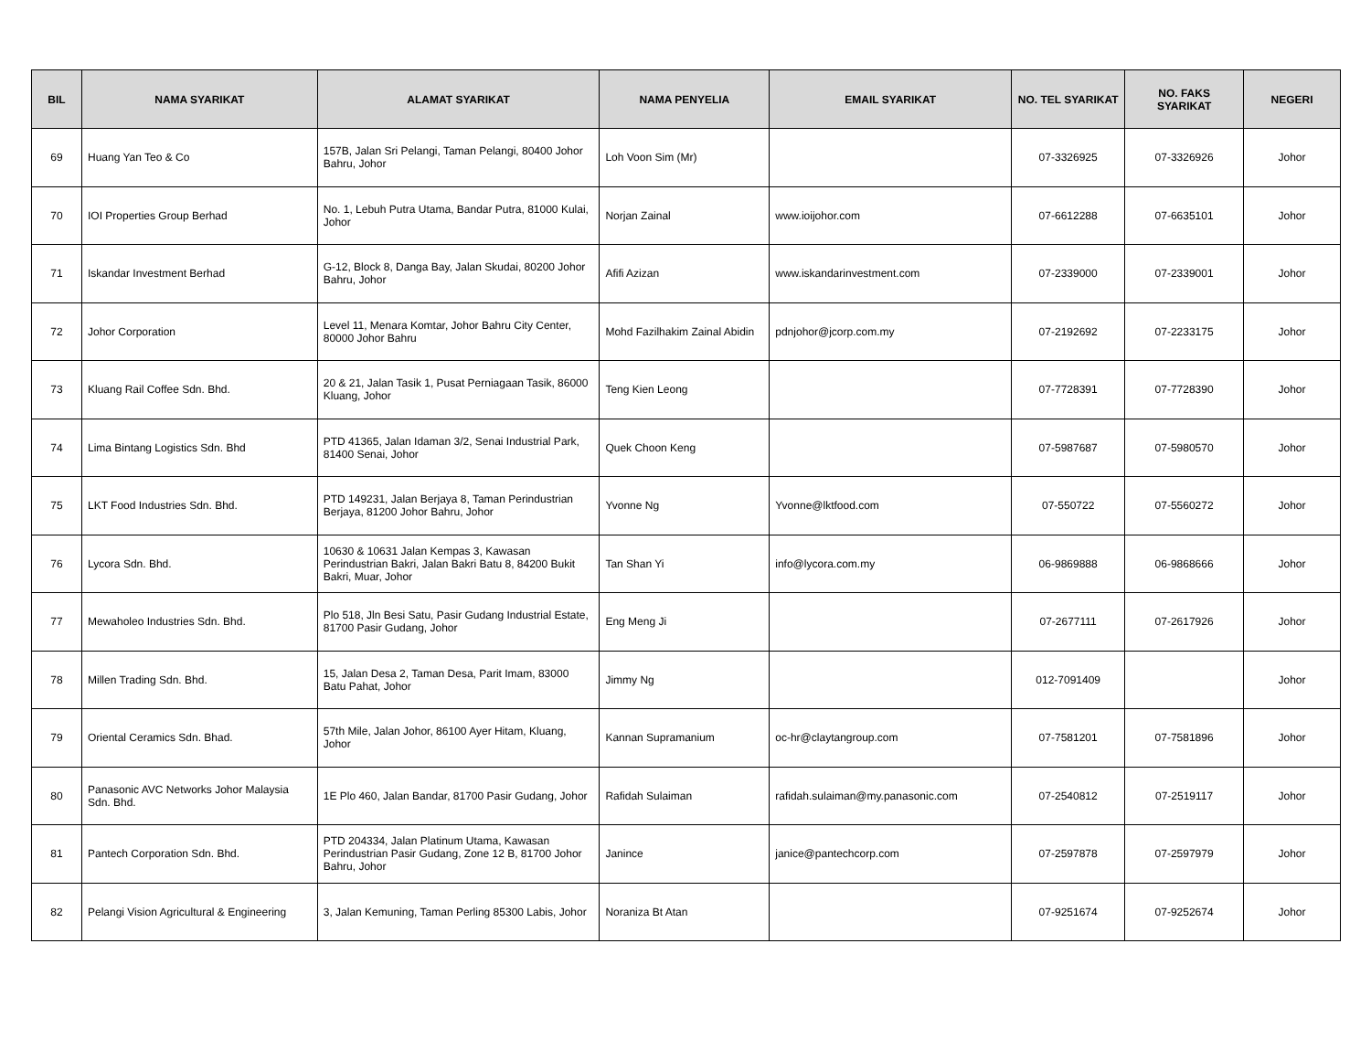| BIL | NAMA SYARIKAT | ALAMAT SYARIKAT | NAMA PENYELIA | EMAIL SYARIKAT | NO. TEL SYARIKAT | NO. FAKS SYARIKAT | NEGERI |
| --- | --- | --- | --- | --- | --- | --- | --- |
| 69 | Huang Yan Teo & Co | 157B, Jalan Sri Pelangi, Taman Pelangi, 80400 Johor Bahru, Johor | Loh Voon Sim (Mr) | | 07-3326925 | 07-3326926 | Johor |
| 70 | IOI Properties Group Berhad | No. 1, Lebuh Putra Utama, Bandar Putra, 81000 Kulai, Johor | Norjan Zainal | www.ioijohor.com | 07-6612288 | 07-6635101 | Johor |
| 71 | Iskandar Investment Berhad | G-12, Block 8, Danga Bay, Jalan Skudai, 80200 Johor Bahru, Johor | Afifi Azizan | www.iskandarinvestment.com | 07-2339000 | 07-2339001 | Johor |
| 72 | Johor Corporation | Level 11, Menara Komtar, Johor Bahru City Center, 80000 Johor Bahru | Mohd Fazilhakim Zainal Abidin | pdnjohor@jcorp.com.my | 07-2192692 | 07-2233175 | Johor |
| 73 | Kluang Rail Coffee Sdn. Bhd. | 20 & 21, Jalan Tasik 1, Pusat Perniagaan Tasik, 86000 Kluang, Johor | Teng Kien Leong | | 07-7728391 | 07-7728390 | Johor |
| 74 | Lima Bintang Logistics Sdn. Bhd | PTD 41365, Jalan Idaman 3/2, Senai Industrial Park, 81400 Senai, Johor | Quek Choon Keng | | 07-5987687 | 07-5980570 | Johor |
| 75 | LKT Food Industries Sdn. Bhd. | PTD 149231, Jalan Berjaya 8, Taman Perindustrian Berjaya, 81200 Johor Bahru, Johor | Yvonne Ng | Yvonne@lktfood.com | 07-550722 | 07-5560272 | Johor |
| 76 | Lycora Sdn. Bhd. | 10630 & 10631 Jalan Kempas 3, Kawasan Perindustrian Bakri, Jalan Bakri Batu 8, 84200 Bukit Bakri, Muar, Johor | Tan Shan Yi | info@lycora.com.my | 06-9869888 | 06-9868666 | Johor |
| 77 | Mewaholeo Industries Sdn. Bhd. | Plo 518, Jln Besi Satu, Pasir Gudang Industrial Estate, 81700 Pasir Gudang, Johor | Eng Meng Ji | | 07-2677111 | 07-2617926 | Johor |
| 78 | Millen Trading Sdn. Bhd. | 15, Jalan Desa 2, Taman Desa, Parit Imam, 83000 Batu Pahat, Johor | Jimmy Ng | | 012-7091409 | | Johor |
| 79 | Oriental Ceramics Sdn. Bhad. | 57th Mile, Jalan Johor, 86100 Ayer Hitam, Kluang, Johor | Kannan Supramanium | oc-hr@claytangroup.com | 07-7581201 | 07-7581896 | Johor |
| 80 | Panasonic AVC Networks Johor Malaysia Sdn. Bhd. | 1E Plo 460, Jalan Bandar, 81700 Pasir Gudang, Johor | Rafidah Sulaiman | rafidah.sulaiman@my.panasonic.com | 07-2540812 | 07-2519117 | Johor |
| 81 | Pantech Corporation Sdn. Bhd. | PTD 204334, Jalan Platinum Utama, Kawasan Perindustrian Pasir Gudang, Zone 12 B, 81700 Johor Bahru, Johor | Janince | janice@pantechcorp.com | 07-2597878 | 07-2597979 | Johor |
| 82 | Pelangi Vision Agricultural & Engineering | 3, Jalan Kemuning, Taman Perling 85300 Labis, Johor | Noraniza Bt Atan | | 07-9251674 | 07-9252674 | Johor |